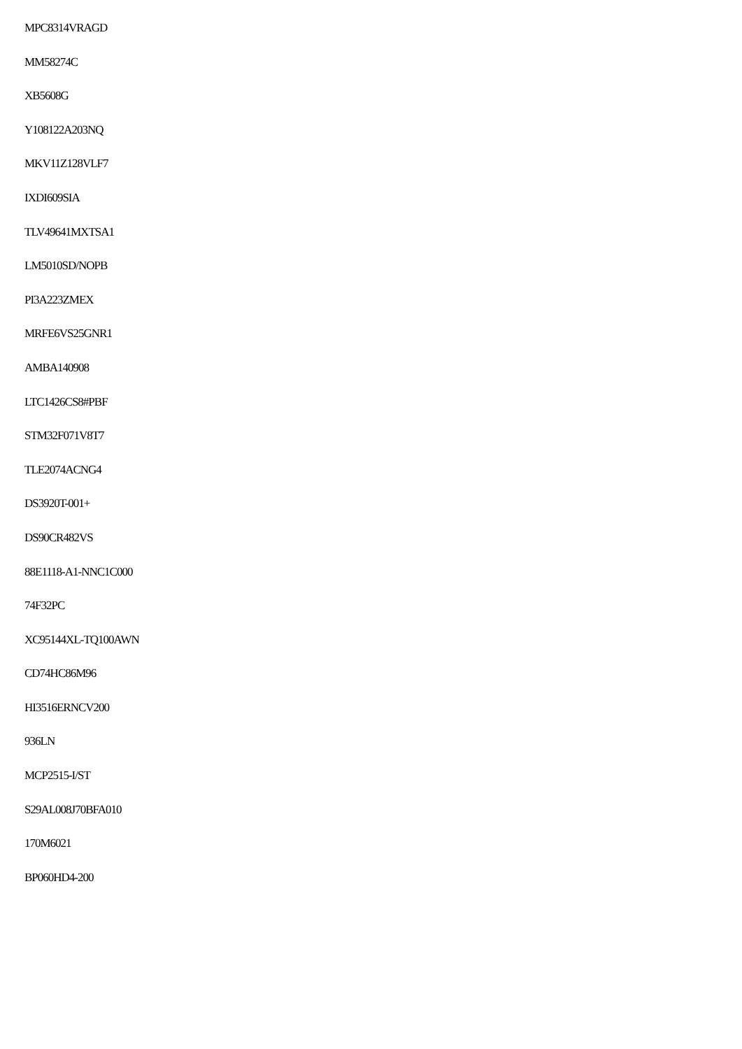MPC8314VRAGD
MM58274C
XB5608G
Y108122A203NQ
MKV11Z128VLF7
IXDI609SIA
TLV49641MXTSA1
LM5010SD/NOPB
PI3A223ZMEX
MRFE6VS25GNR1
AMBA140908
LTC1426CS8#PBF
STM32F071V8T7
TLE2074ACNG4
DS3920T-001+
DS90CR482VS
88E1118-A1-NNC1C000
74F32PC
XC95144XL-TQ100AWN
CD74HC86M96
HI3516ERNCV200
936LN
MCP2515-I/ST
S29AL008J70BFA010
170M6021
BP060HD4-200